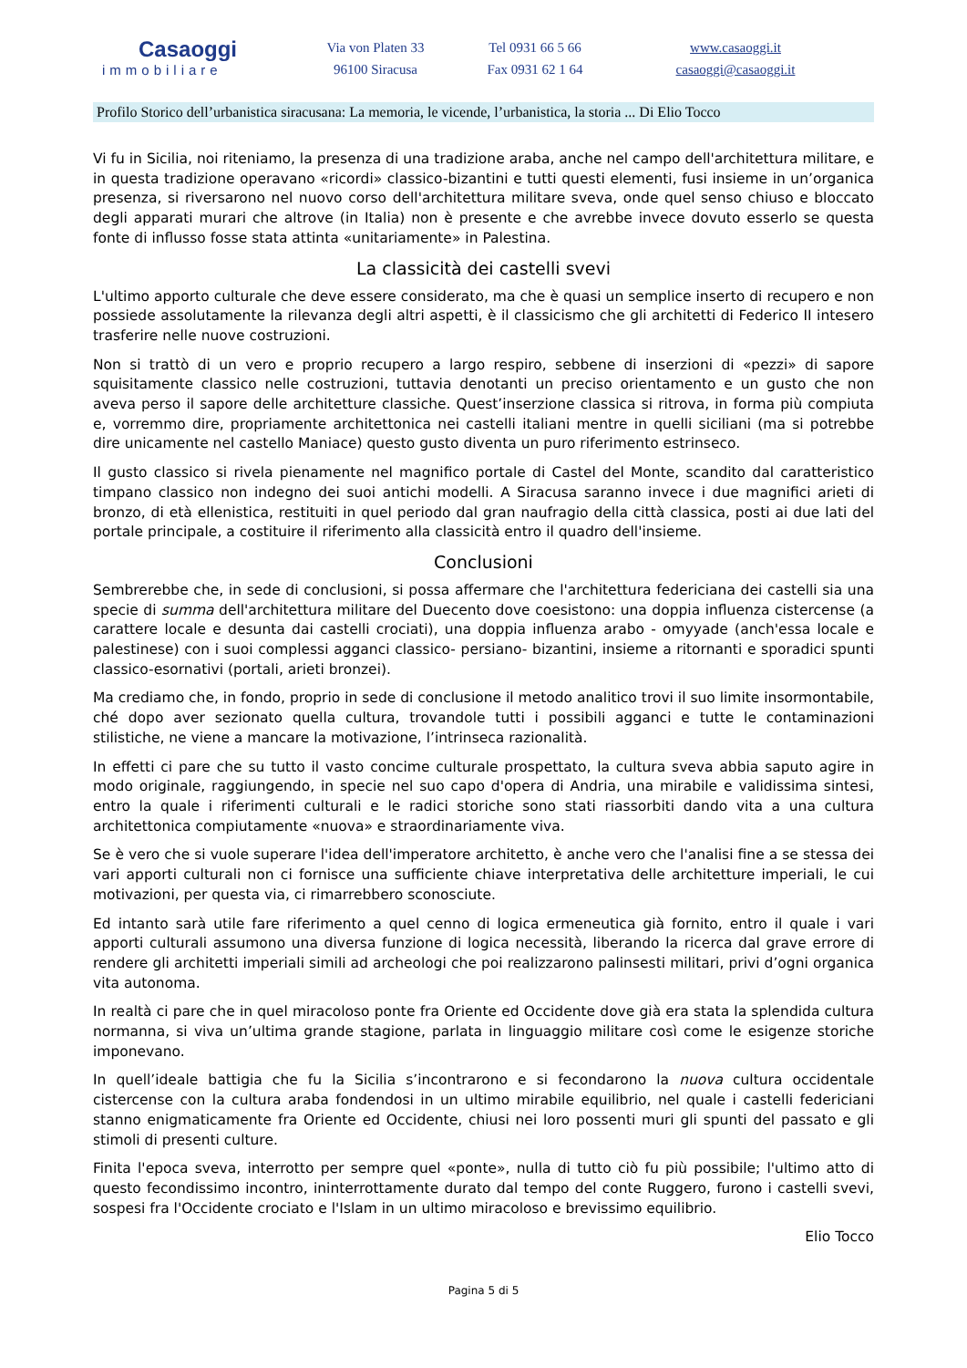Casaoggi
immobiliare
Via von Platen 33
96100 Siracusa
Tel 0931 66 5 66
Fax 0931 62 1 64
www.casaoggi.it
casaoggi@casaoggi.it
Profilo Storico dell’urbanistica siracusana: La memoria, le vicende, l’urbanistica, la storia ... Di Elio Tocco
Vi fu in Sicilia, noi riteniamo, la presenza di una tradizione araba, anche nel campo dell'architettura militare, e in questa tradizione operavano «ricordi» classico-bizantini e tutti questi elementi, fusi insieme in un’organica presenza, si riversarono nel nuovo corso dell'architettura militare sveva, onde quel senso chiuso e bloccato degli apparati murari che altrove (in Italia) non è presente e che avrebbe invece dovuto esserlo se questa fonte di influsso fosse stata attinta «unitariamente» in Palestina.
La classicità dei castelli svevi
L'ultimo apporto culturale che deve essere considerato, ma che è quasi un semplice inserto di recupero e non possiede assolutamente la rilevanza degli altri aspetti, è il classicismo che gli architetti di Federico II intesero trasferire nelle nuove costruzioni.
Non si trattò di un vero e proprio recupero a largo respiro, sebbene di inserzioni di «pezzi» di sapore squisitamente classico nelle costruzioni, tuttavia denotanti un preciso orientamento e un gusto che non aveva perso il sapore delle architetture classiche. Quest’inserzione classica si ritrova, in forma più compiuta e, vorremmo dire, propriamente architettonica nei castelli italiani mentre in quelli siciliani (ma si potrebbe dire unicamente nel castello Maniace) questo gusto diventa un puro riferimento estrinseco.
Il gusto classico si rivela pienamente nel magnifico portale di Castel del Monte, scandito dal caratteristico timpano classico non indegno dei suoi antichi modelli. A Siracusa saranno invece i due magnifici arieti di bronzo, di età ellenistica, restituiti in quel periodo dal gran naufragio della città classica, posti ai due lati del portale principale, a costituire il riferimento alla classicità entro il quadro dell'insieme.
Conclusioni
Sembrerebbe che, in sede di conclusioni, si possa affermare che l'architettura federiciana dei castelli sia una specie di summa dell'architettura militare del Duecento dove coesistono: una doppia influenza cistercense (a carattere locale e desunta dai castelli crociati), una doppia influenza arabo - omyyade (anch'essa locale e palestinese) con i suoi complessi agganci classico- persiano- bizantini, insieme a ritornanti e sporadici spunti classico-esornativi (portali, arieti bronzei).
Ma crediamo che, in fondo, proprio in sede di conclusione il metodo analitico trovi il suo limite insormontabile, ché dopo aver sezionato quella cultura, trovandole tutti i possibili agganci e tutte le contaminazioni stilistiche, ne viene a mancare la motivazione, l’intrinseca razionalità.
In effetti ci pare che su tutto il vasto concime culturale prospettato, la cultura sveva abbia saputo agire in modo originale, raggiungendo, in specie nel suo capo d'opera di Andria, una mirabile e validissima sintesi, entro la quale i riferimenti culturali e le radici storiche sono stati riassorbiti dando vita a una cultura architettonica compiutamente «nuova» e straordinariamente viva.
Se è vero che si vuole superare l'idea dell'imperatore architetto, è anche vero che l'analisi fine a se stessa dei vari apporti culturali non ci fornisce una sufficiente chiave interpretativa delle architetture imperiali, le cui motivazioni, per questa via, ci rimarrebbero sconosciute.
Ed intanto sarà utile fare riferimento a quel cenno di logica ermeneutica già fornito, entro il quale i vari apporti culturali assumono una diversa funzione di logica necessità, liberando la ricerca dal grave errore di rendere gli architetti imperiali simili ad archeologi che poi realizzarono palinsesti militari, privi d’ogni organica vita autonoma.
In realtà ci pare che in quel miracoloso ponte fra Oriente ed Occidente dove già era stata la splendida cultura normanna, si viva un’ultima grande stagione, parlata in linguaggio militare così come le esigenze storiche imponevano.
In quell’ideale battigia che fu la Sicilia s’incontrarono e si fecondarono la nuova cultura occidentale cistercense con la cultura araba fondendosi in un ultimo mirabile equilibrio, nel quale i castelli federiciani stanno enigmaticamente fra Oriente ed Occidente, chiusi nei loro possenti muri gli spunti del passato e gli stimoli di presenti culture.
Finita l'epoca sveva, interrotto per sempre quel «ponte», nulla di tutto ciò fu più possibile; l'ultimo atto di questo fecondissimo incontro, ininterrottamente durato dal tempo del conte Ruggero, furono i castelli svevi, sospesi fra l'Occidente crociato e l'Islam in un ultimo miracoloso e brevissimo equilibrio.
Elio Tocco
Pagina 5 di 5